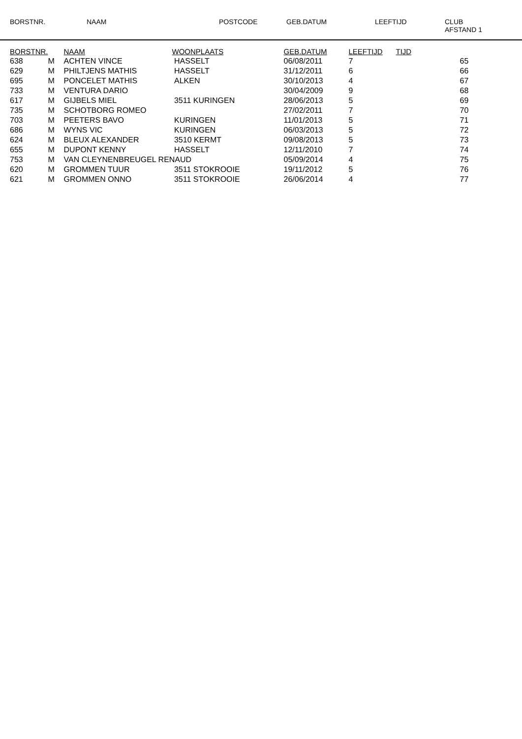BORSTNR. NAAM POSTCODE GEB.DATUM LEEFTIJD CLUB
AFSTAND 1
| BORSTNR. | | NAAM | WOONPLAATS | GEB.DATUM | LEEFTIJD | TIJD | |
| --- | --- | --- | --- | --- | --- | --- | --- |
| 638 | M | ACHTEN VINCE | HASSELT | 06/08/2011 | 7 | | 65 |
| 629 | M | PHILTJENS MATHIS | HASSELT | 31/12/2011 | 6 | | 66 |
| 695 | M | PONCELET MATHIS | ALKEN | 30/10/2013 | 4 | | 67 |
| 733 | M | VENTURA DARIO | | 30/04/2009 | 9 | | 68 |
| 617 | M | GIJBELS MIEL | 3511 KURINGEN | 28/06/2013 | 5 | | 69 |
| 735 | M | SCHOTBORG ROMEO | | 27/02/2011 | 7 | | 70 |
| 703 | M | PEETERS BAVO | KURINGEN | 11/01/2013 | 5 | | 71 |
| 686 | M | WYNS VIC | KURINGEN | 06/03/2013 | 5 | | 72 |
| 624 | M | BLEUX ALEXANDER | 3510 KERMT | 09/08/2013 | 5 | | 73 |
| 655 | M | DUPONT KENNY | HASSELT | 12/11/2010 | 7 | | 74 |
| 753 | M | VAN CLEYNENBREUGEL RENAUD | | 05/09/2014 | 4 | | 75 |
| 620 | M | GROMMEN TUUR | 3511 STOKROOIE | 19/11/2012 | 5 | | 76 |
| 621 | M | GROMMEN ONNO | 3511 STOKROOIE | 26/06/2014 | 4 | | 77 |